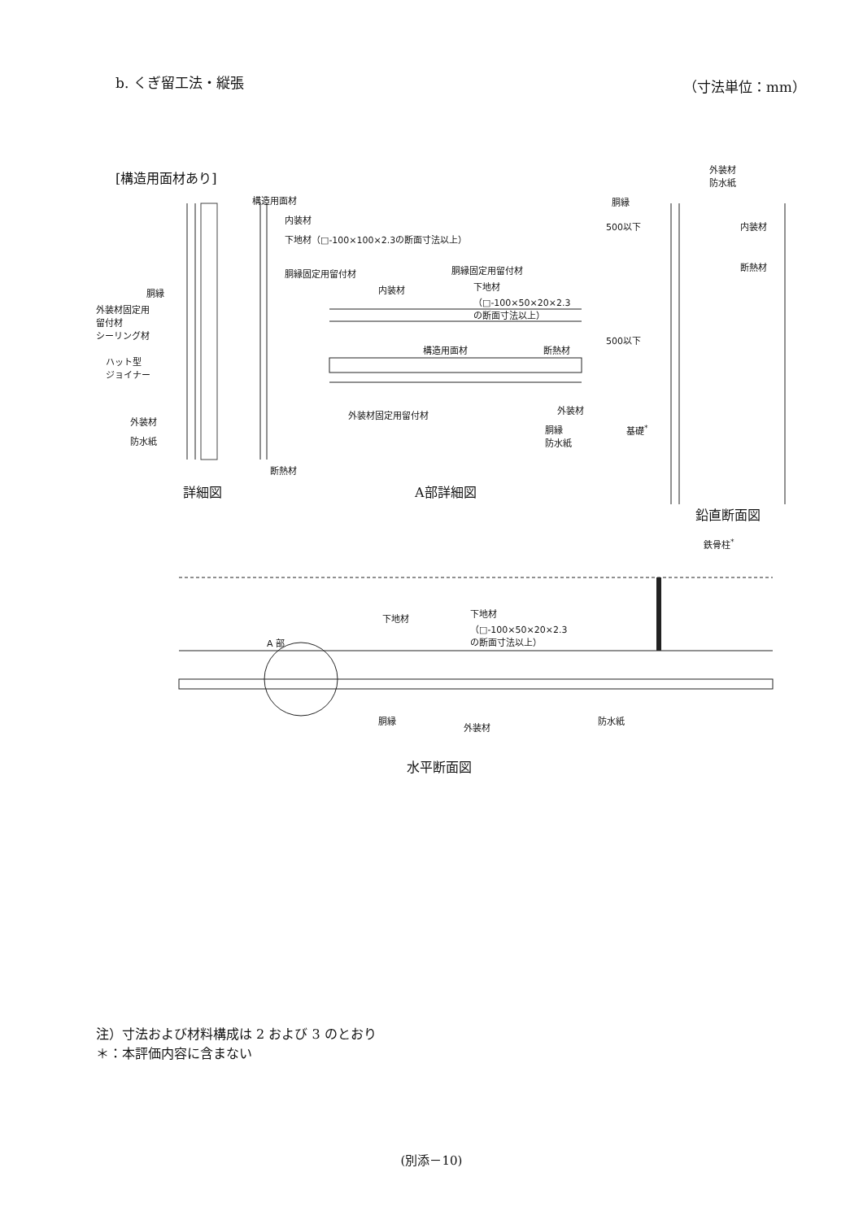b. くぎ留工法・縦張 （寸法単位：mm）
[構造用面材あり]
構造用面材
内装材
下地材（□-100×100×2.3の断面寸法以上）
胴縁固定用留付材
胴縁
外装材固定用
留付材
シーリング材
ハット型
ジョイナー
外装材
防水紙
断熱材
詳細図
胴縁固定用留付材
内装材
下地材
（□-100×50×20×2.3
の断面寸法以上）
構造用面材 断熱材
外装材固定用留付材 外装材
胴縁
防水紙
A部詳細図
外装材
防水紙
胴縁
500以下
500以下
内装材
断熱材
基礎<sup>*</sup>
鉛直断面図
鉄骨柱<sup>*</sup>
下地材
下地材
（□-100×50×20×2.3
の断面寸法以上）
A 部
胴縁
外装材
防水紙
水平断面図
注）寸法および材料構成は 2 および 3 のとおり
＊：本評価内容に含まない
(別添－10)